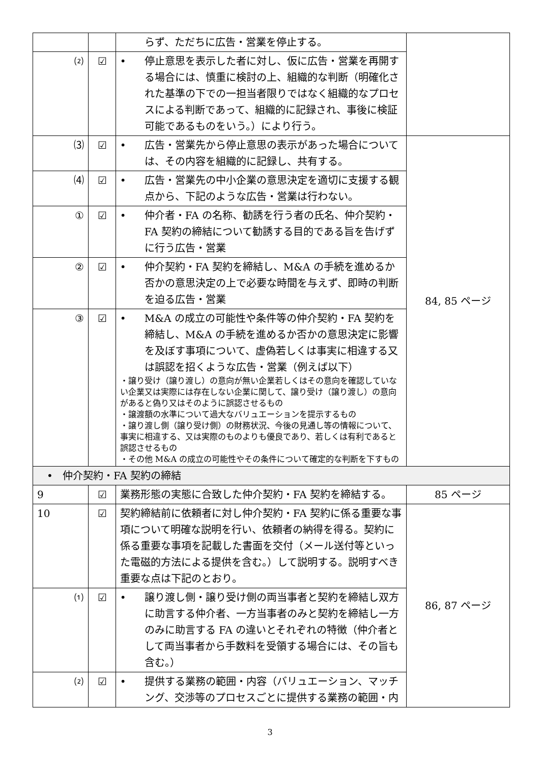| | | らず、ただちに広告・営業を停止する。 | |
| ⑵ | ☑ | • 停止意思を表示した者に対し、仮に広告・営業を再開する場合には、慎重に検討の上、組織的な判断（明確化された基準の下での一担当者限りではなく組織的なプロセスによる判断であって、組織的に記録され、事後に検証可能であるものをいう。）により行う。 | |
| ⑶ | ☑ | • 広告・営業先から停止意思の表示があった場合については、その内容を組織的に記録し、共有する。 | 84, 85 ページ |
| ⑷ | ☑ | • 広告・営業先の中小企業の意思決定を適切に支援する観点から、下記のような広告・営業は行わない。 | |
| ① | ☑ | • 仲介者・FA の名称、勧誘を行う者の氏名、仲介契約・FA 契約の締結について勧誘する目的である旨を告げずに行う広告・営業 | |
| ② | ☑ | • 仲介契約・FA 契約を締結し、M&A の手続を進めるか否かの意思決定の上で必要な時間を与えず、即時の判断を迫る広告・営業 | |
| ③ | ☑ | • M&A の成立の可能性や条件等の仲介契約・FA 契約を締結し、M&A の手続を進めるか否かの意思決定に影響を及ぼす事項について、虚偽若しくは事実に相違する又は誤認を招くような広告・営業（例えば以下） ・譲り受け（譲り渡し）の意向が無い企業若しくはその意向を確認していない企業又は実際には存在しない企業に関して、譲り受け（譲り渡し）の意向があると偽り又はそのように誤認させるもの ・譲渡額の水準について過大なバリュエーションを提示するもの ・譲り渡し側（譲り受け側）の財務状況、今後の見通し等の情報について、事実に相違する、又は実際のものよりも優良であり、若しくは有利であると誤認させるもの ・その他 M&A の成立の可能性やその条件について確定的な判断を下すもの | |
| • 仲介契約・FA 契約の締結 | | | |
| 9 | ☑ | 業務形態の実態に合致した仲介契約・FA 契約を締結する。 | 85 ページ |
| 10 | ☑ | 契約締結前に依頼者に対し仲介契約・FA 契約に係る重要な事項について明確な説明を行い、依頼者の納得を得る。契約に係る重要な事項を記載した書面を交付（メール送付等といった電磁的方法による提供を含む。）して説明する。説明すべき重要な点は下記のとおり。 | 86, 87 ページ |
| ⑴ | ☑ | • 譲り渡し側・譲り受け側の両当事者と契約を締結し双方に助言する仲介者、一方当事者のみと契約を締結し一方のみに助言する FA の違いとそれぞれの特徴（仲介者として両当事者から手数料を受領する場合には、その旨も含む。） | |
| ⑵ | ☑ | • 提供する業務の範囲・内容（バリュエーション、マッチング、交渉等のプロセスごとに提供する業務の範囲・内 | |
3